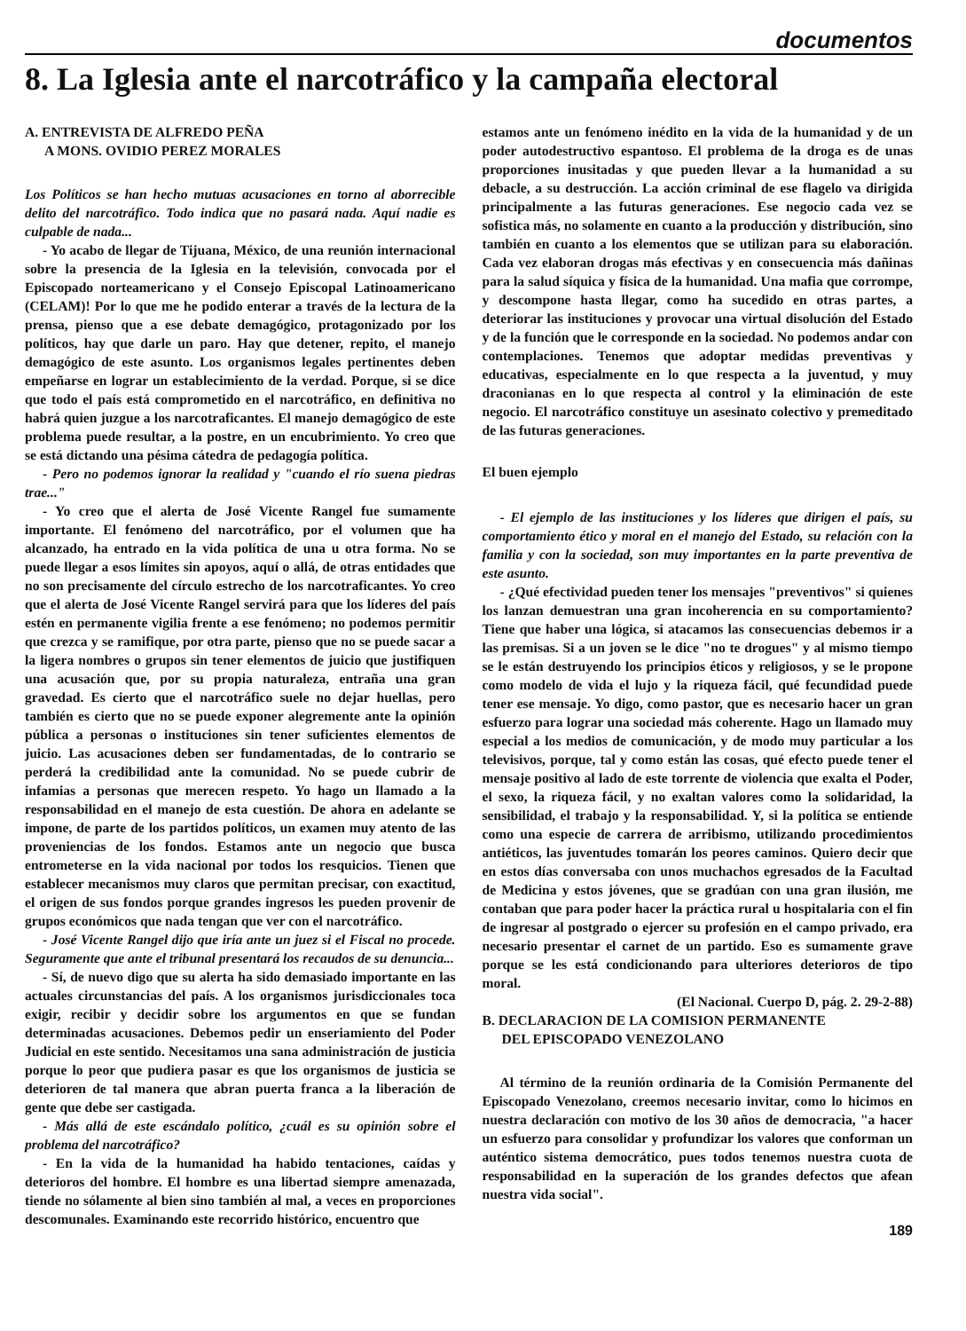documentos
8. La Iglesia ante el narcotráfico y la campaña electoral
A. ENTREVISTA DE ALFREDO PEÑA
A MONS. OVIDIO PEREZ MORALES
Los Políticos se han hecho mutuas acusaciones en torno al aborrecible delito del narcotráfico. Todo indica que no pasará nada. Aquí nadie es culpable de nada...
- Yo acabo de llegar de Tijuana, México, de una reunión internacional sobre la presencia de la Iglesia en la televisión, convocada por el Episcopado norteamericano y el Consejo Episcopal Latinoamericano (CELAM)! Por lo que me he podido enterar a través de la lectura de la prensa, pienso que a ese debate demagógico, protagonizado por los políticos, hay que darle un paro. Hay que detener, repito, el manejo demagógico de este asunto. Los organismos legales pertinentes deben empeñarse en lograr un establecimiento de la verdad. Porque, si se dice que todo el país está comprometido en el narcotráfico, en definitiva no habrá quien juzgue a los narcotraficantes. El manejo demagógico de este problema puede resultar, a la postre, en un encubrimiento. Yo creo que se está dictando una pésima cátedra de pedagogía política.
- Pero no podemos ignorar la realidad y "cuando el río suena piedras trae..."
- Yo creo que el alerta de José Vicente Rangel fue sumamente importante. El fenómeno del narcotráfico, por el volumen que ha alcanzado, ha entrado en la vida política de una u otra forma. No se puede llegar a esos límites sin apoyos, aquí o allá, de otras entidades que no son precisamente del círculo estrecho de los narcotraficantes. Yo creo que el alerta de José Vicente Rangel servirá para que los líderes del país estén en permanente vigilia frente a ese fenómeno; no podemos permitir que crezca y se ramifique, por otra parte, pienso que no se puede sacar a la ligera nombres o grupos sin tener elementos de juicio que justifiquen una acusación que, por su propia naturaleza, entraña una gran gravedad. Es cierto que el narcotráfico suele no dejar huellas, pero también es cierto que no se puede exponer alegremente ante la opinión pública a personas o instituciones sin tener suficientes elementos de juicio. Las acusaciones deben ser fundamentadas, de lo contrario se perderá la credibilidad ante la comunidad. No se puede cubrir de infamias a personas que merecen respeto. Yo hago un llamado a la responsabilidad en el manejo de esta cuestión. De ahora en adelante se impone, de parte de los partidos políticos, un examen muy atento de las proveniencias de los fondos. Estamos ante un negocio que busca entrometerse en la vida nacional por todos los resquicios. Tienen que establecer mecanismos muy claros que permitan precisar, con exactitud, el origen de sus fondos porque grandes ingresos les pueden provenir de grupos económicos que nada tengan que ver con el narcotráfico.
- José Vicente Rangel dijo que iría ante un juez si el Fiscal no procede. Seguramente que ante el tribunal presentará los recaudos de su denuncia...
- Sí, de nuevo digo que su alerta ha sido demasiado importante en las actuales circunstancias del país. A los organismos jurisdiccionales toca exigir, recibir y decidir sobre los argumentos en que se fundan determinadas acusaciones. Debemos pedir un enseriamiento del Poder Judicial en este sentido. Necesitamos una sana administración de justicia porque lo peor que pudiera pasar es que los organismos de justicia se deterioren de tal manera que abran puerta franca a la liberación de gente que debe ser castigada.
- Más allá de este escándalo político, ¿cuál es su opinión sobre el problema del narcotráfico?
- En la vida de la humanidad ha habido tentaciones, caídas y deterioros del hombre. El hombre es una libertad siempre amenazada, tiende no sólamente al bien sino también al mal, a veces en proporciones descomunales. Examinando este recorrido histórico, encuentro que
estamos ante un fenómeno inédito en la vida de la humanidad y de un poder autodestructivo espantoso. El problema de la droga es de unas proporciones inusitadas y que pueden llevar a la humanidad a su debacle, a su destrucción. La acción criminal de ese flagelo va dirigida principalmente a las futuras generaciones. Ese negocio cada vez se sofistica más, no solamente en cuanto a la producción y distribución, sino también en cuanto a los elementos que se utilizan para su elaboración. Cada vez elaboran drogas más efectivas y en consecuencia más dañinas para la salud síquica y física de la humanidad. Una mafia que corrompe, y descompone hasta llegar, como ha sucedido en otras partes, a deteriorar las instituciones y provocar una virtual disolución del Estado y de la función que le corresponde en la sociedad. No podemos andar con contemplaciones. Tenemos que adoptar medidas preventivas y educativas, especialmente en lo que respecta a la juventud, y muy draconianas en lo que respecta al control y la eliminación de este negocio. El narcotráfico constituye un asesinato colectivo y premeditado de las futuras generaciones.
El buen ejemplo
- El ejemplo de las instituciones y los líderes que dirigen el país, su comportamiento ético y moral en el manejo del Estado, su relación con la familia y con la sociedad, son muy importantes en la parte preventiva de este asunto.
- ¿Qué efectividad pueden tener los mensajes "preventivos" si quienes los lanzan demuestran una gran incoherencia en su comportamiento? Tiene que haber una lógica, si atacamos las consecuencias debemos ir a las premisas. Si a un joven se le dice "no te drogues" y al mismo tiempo se le están destruyendo los principios éticos y religiosos, y se le propone como modelo de vida el lujo y la riqueza fácil, qué fecundidad puede tener ese mensaje. Yo digo, como pastor, que es necesario hacer un gran esfuerzo para lograr una sociedad más coherente. Hago un llamado muy especial a los medios de comunicación, y de modo muy particular a los televisivos, porque, tal y como están las cosas, qué efecto puede tener el mensaje positivo al lado de este torrente de violencia que exalta el Poder, el sexo, la riqueza fácil, y no exaltan valores como la solidaridad, la sensibilidad, el trabajo y la responsabilidad. Y, si la política se entiende como una especie de carrera de arribismo, utilizando procedimientos antiéticos, las juventudes tomarán los peores caminos. Quiero decir que en estos días conversaba con unos muchachos egresados de la Facultad de Medicina y estos jóvenes, que se gradúan con una gran ilusión, me contaban que para poder hacer la práctica rural u hospitalaria con el fin de ingresar al postgrado o ejercer su profesión en el campo privado, era necesario presentar el carnet de un partido. Eso es sumamente grave porque se les está condicionando para ulteriores deterioros de tipo moral.
(El Nacional. Cuerpo D, pág. 2. 29-2-88)
B. DECLARACION DE LA COMISION PERMANENTE
DEL EPISCOPADO VENEZOLANO
Al término de la reunión ordinaria de la Comisión Permanente del Episcopado Venezolano, creemos necesario invitar, como lo hicimos en nuestra declaración con motivo de los 30 años de democracia, "a hacer un esfuerzo para consolidar y profundizar los valores que conforman un auténtico sistema democrático, pues todos tenemos nuestra cuota de responsabilidad en la superación de los grandes defectos que afean nuestra vida social".
189